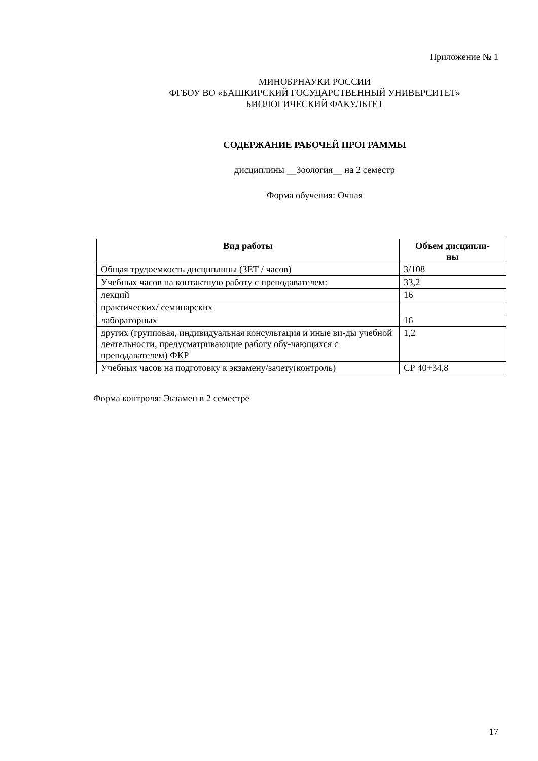Приложение № 1
МИНОБРНАУКИ РОССИИ
ФГБОУ ВО «БАШКИРСКИЙ ГОСУДАРСТВЕННЫЙ УНИВЕРСИТЕТ»
БИОЛОГИЧЕСКИЙ ФАКУЛЬТЕТ
СОДЕРЖАНИЕ РАБОЧЕЙ ПРОГРАММЫ
дисциплины __Зоология__ на 2 семестр
Форма обучения: Очная
| Вид работы | Объем дисципли- ны |
| --- | --- |
| Общая трудоемкость дисциплины (ЗЕТ / часов) | 3/108 |
| Учебных часов на контактную работу с преподавателем: | 33,2 |
| лекций | 16 |
| практических/ семинарских | |
| лабораторных | 16 |
| других (групповая, индивидуальная консультация и иные ви-ды учебной деятельности, предусматривающие работу обу-чающихся с преподавателем) ФКР | 1,2 |
| Учебных часов на подготовку к экзамену/зачету(контроль) | СР 40+34,8 |
Форма контроля: Экзамен в 2 семестре
17